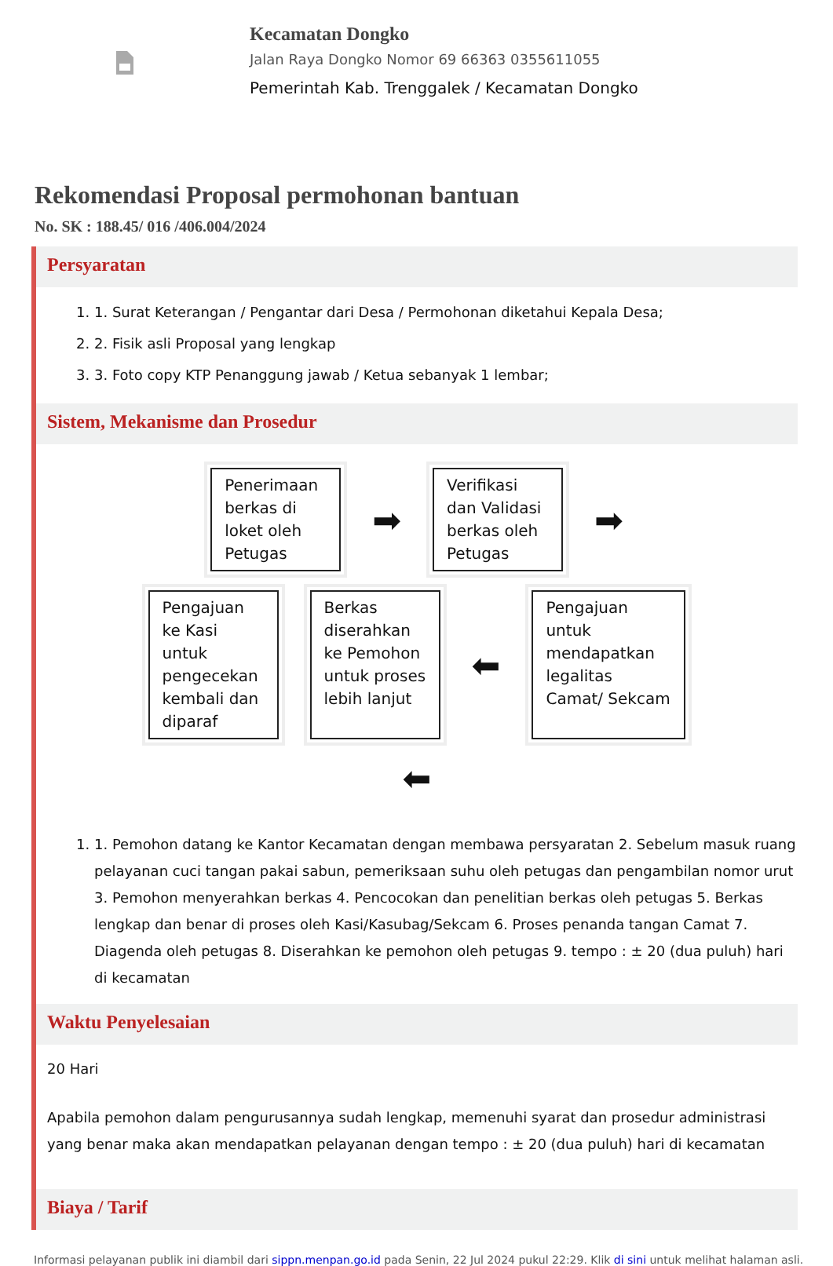Kecamatan Dongko
Jalan Raya Dongko Nomor 69 66363 0355611055
Pemerintah Kab. Trenggalek / Kecamatan Dongko
Rekomendasi Proposal permohonan bantuan
No. SK : 188.45/ 016 /406.004/2024
Persyaratan
1. 1. Surat Keterangan / Pengantar dari Desa / Permohonan diketahui Kepala Desa;
2. 2. Fisik asli Proposal yang lengkap
3. 3. Foto copy KTP Penanggung jawab / Ketua sebanyak 1 lembar;
Sistem, Mekanisme dan Prosedur
Penerimaan berkas di loket oleh Petugas
➡
Verifikasi dan Validasi berkas oleh Petugas
➡
Pengajuan ke Kasi untuk pengecekan kembali dan diparaf
Berkas diserahkan ke Pemohon untuk proses lebih lanjut
⬅
Pengajuan untuk mendapatkan legalitas Camat/ Sekcam
⬅
1. 1. Pemohon datang ke Kantor Kecamatan dengan membawa persyaratan 2. Sebelum masuk ruang pelayanan cuci tangan pakai sabun, pemeriksaan suhu oleh petugas dan pengambilan nomor urut 3. Pemohon menyerahkan berkas 4. Pencocokan dan penelitian berkas oleh petugas 5. Berkas lengkap dan benar di proses oleh Kasi/Kasubag/Sekcam 6. Proses penanda tangan Camat 7. Diagenda oleh petugas 8. Diserahkan ke pemohon oleh petugas 9. tempo : ± 20 (dua puluh) hari di kecamatan
Waktu Penyelesaian
20 Hari
Apabila pemohon dalam pengurusannya sudah lengkap, memenuhi syarat dan prosedur administrasi yang benar maka akan mendapatkan pelayanan dengan tempo : ± 20 (dua puluh) hari di kecamatan
Biaya / Tarif
Informasi pelayanan publik ini diambil dari sippn.menpan.go.id pada Senin, 22 Jul 2024 pukul 22:29. Klik di sini untuk melihat halaman asli.